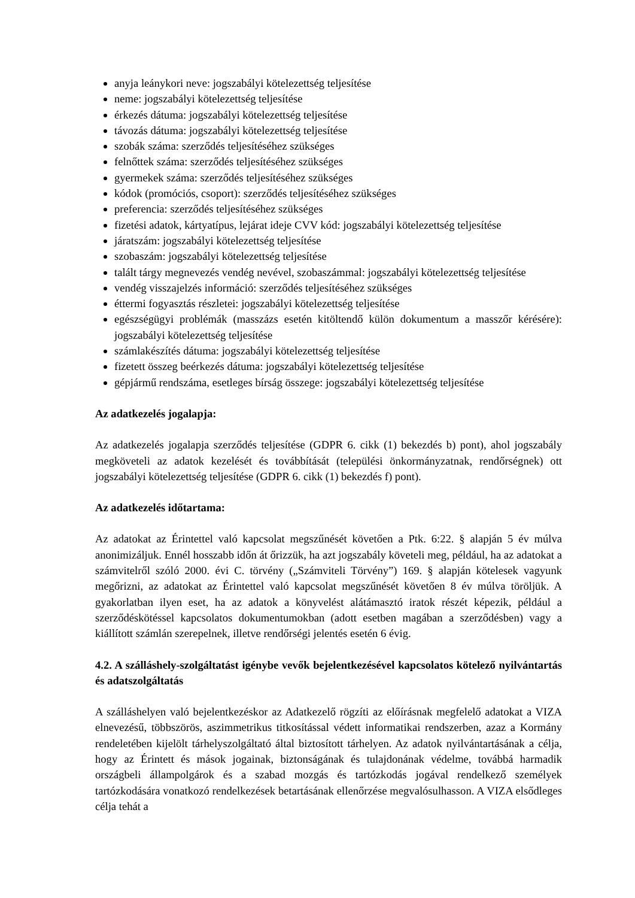anyja leánykori neve: jogszabályi kötelezettség teljesítése
neme: jogszabályi kötelezettség teljesítése
érkezés dátuma: jogszabályi kötelezettség teljesítése
távozás dátuma: jogszabályi kötelezettség teljesítése
szobák száma: szerződés teljesítéséhez szükséges
felnőttek száma: szerződés teljesítéséhez szükséges
gyermekek száma: szerződés teljesítéséhez szükséges
kódok (promóciós, csoport): szerződés teljesítéséhez szükséges
preferencia: szerződés teljesítéséhez szükséges
fizetési adatok, kártyatípus, lejárat ideje CVV kód: jogszabályi kötelezettség teljesítése
járatszám: jogszabályi kötelezettség teljesítése
szobaszám: jogszabályi kötelezettség teljesítése
talált tárgy megnevezés vendég nevével, szobaszámmal: jogszabályi kötelezettség teljesítése
vendég visszajelzés információ: szerződés teljesítéséhez szükséges
éttermi fogyasztás részletei: jogszabályi kötelezettség teljesítése
egészségügyi problémák (masszázs esetén kitöltendő külön dokumentum a masszőr kérésére): jogszabályi kötelezettség teljesítése
számlakészítés dátuma: jogszabályi kötelezettség teljesítése
fizetett összeg beérkezés dátuma: jogszabályi kötelezettség teljesítése
gépjármű rendszáma, esetleges bírság összege: jogszabályi kötelezettség teljesítése
Az adatkezelés jogalapja:
Az adatkezelés jogalapja szerződés teljesítése (GDPR 6. cikk (1) bekezdés b) pont), ahol jogszabály megköveteli az adatok kezelését és továbbítását (települési önkormányzatnak, rendőrségnek) ott jogszabályi kötelezettség teljesítése (GDPR 6. cikk (1) bekezdés f) pont).
Az adatkezelés időtartama:
Az adatokat az Érintettel való kapcsolat megszűnését követően a Ptk. 6:22. § alapján 5 év múlva anonimizáljuk. Ennél hosszabb időn át őrizzük, ha azt jogszabály követeli meg, például, ha az adatokat a számvitelről szóló 2000. évi C. törvény („Számviteli Törvény”) 169. § alapján kötelesek vagyunk megőrizni, az adatokat az Érintettel való kapcsolat megszűnését követően 8 év múlva töröljük. A gyakorlatban ilyen eset, ha az adatok a könyvelést alátámasztó iratok részét képezik, például a szerződéskötéssel kapcsolatos dokumentumokban (adott esetben magában a szerződésben) vagy a kiállított számlán szerepelnek, illetve rendőrségi jelentés esetén 6 évig.
4.2. A szálláshely-szolgáltatást igénybe vevők bejelentkezésével kapcsolatos kötelező nyilvántartás és adatszolgáltatás
A szálláshelyen való bejelentkezéskor az Adatkezelő rögzíti az előírásnak megfelelő adatokat a VIZA elnevezésű, többszörös, aszimmetrikus titkosítással védett informatikai rendszerben, azaz a Kormány rendeletében kijelölt tárhelyszolgáltató által biztosított tárhelyen. Az adatok nyilvántartásának a célja, hogy az Érintett és mások jogainak, biztonságának és tulajdonának védelme, továbbá harmadik országbeli állampolgárok és a szabad mozgás és tartózkodás jogával rendelkező személyek tartózkodására vonatkozó rendelkezések betartásának ellenőrzése megvalósulhasson. A VIZA elsődleges célja tehát a